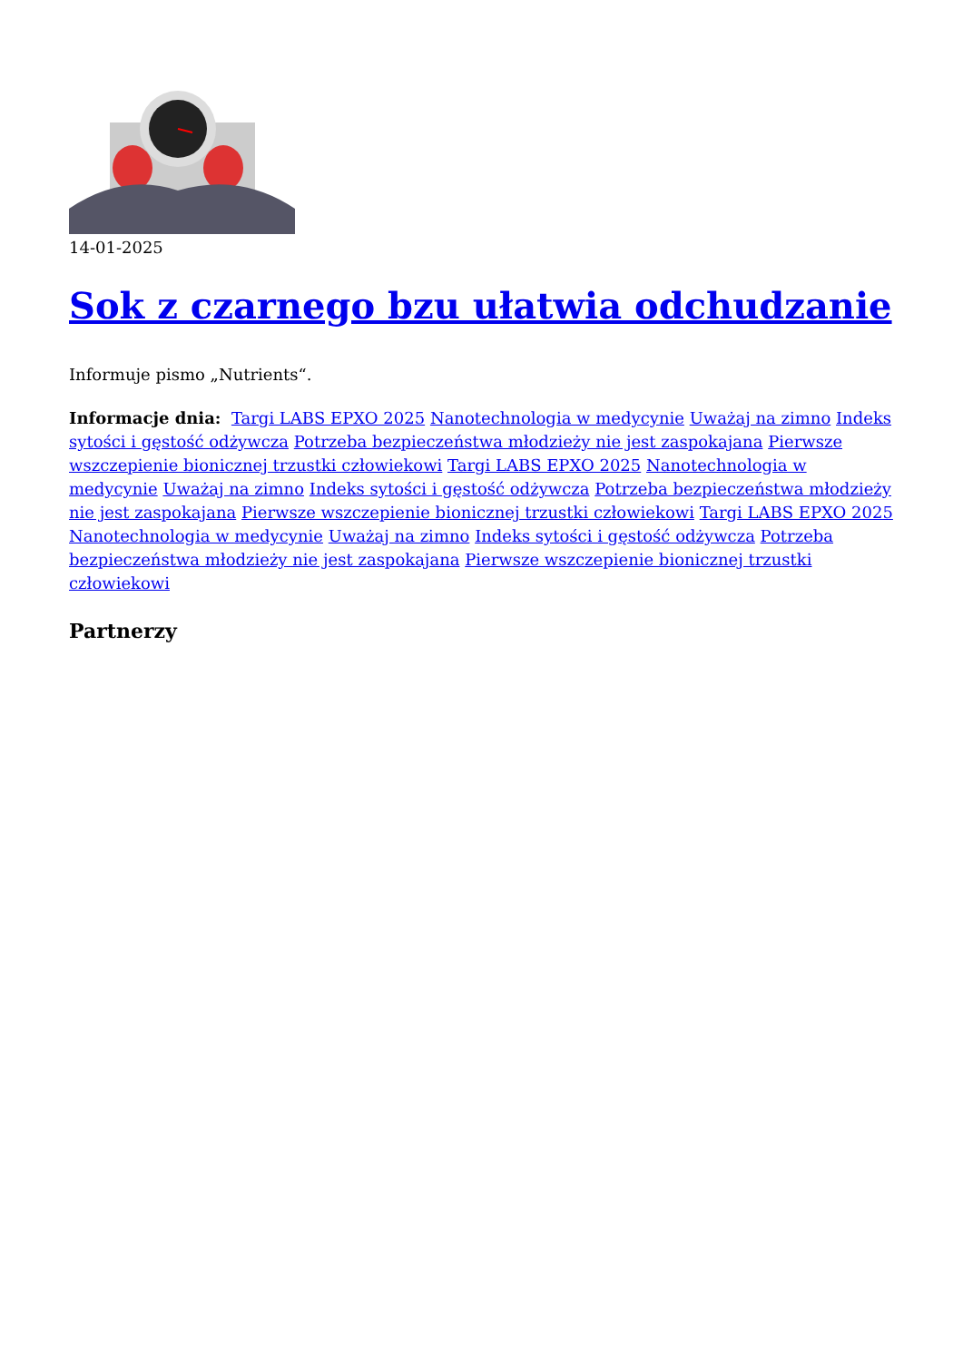14-01-2025
Sok z czarnego bzu ułatwia odchudzanie
Informuje pismo „Nutrients“.
Informacje dnia: Targi LABS EPXO 2025 Nanotechnologia w medycynie Uważaj na zimno Indeks sytości i gęstość odżywcza Potrzeba bezpieczeństwa młodzieży nie jest zaspokajana Pierwsze wszczepienie bionicznej trzustki człowiekowi Targi LABS EPXO 2025 Nanotechnologia w medycynie Uważaj na zimno Indeks sytości i gęstość odżywcza Potrzeba bezpieczeństwa młodzieży nie jest zaspokajana Pierwsze wszczepienie bionicznej trzustki człowiekowi Targi LABS EPXO 2025 Nanotechnologia w medycynie Uważaj na zimno Indeks sytości i gęstość odżywcza Potrzeba bezpieczeństwa młodzieży nie jest zaspokajana Pierwsze wszczepienie bionicznej trzustki człowiekowi
Partnerzy